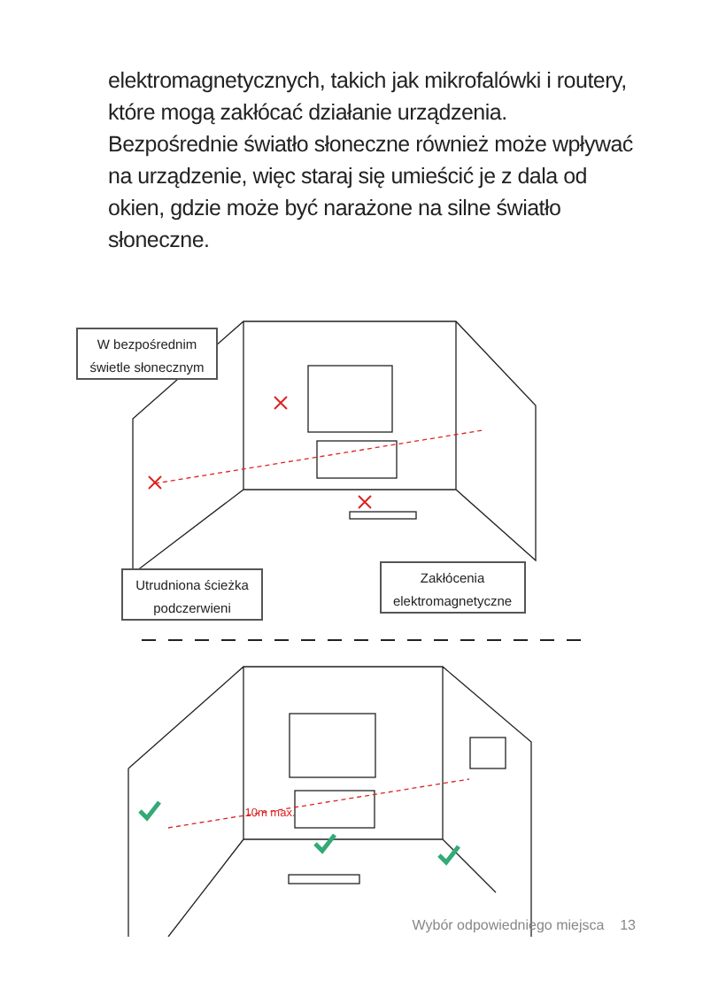elektromagnetycznych, takich jak mikrofalówki i routery, które mogą zakłócać działanie urządzenia. Bezpośrednie światło słoneczne również może wpływać na urządzenie, więc staraj się umieścić je z dala od okien, gdzie może być narażone na silne światło słoneczne.
W bezpośrednim
świetle słonecznym
Utrudniona ścieżka
podczerwieni
Zakłócenia
elektromagnetyczne
10m max.
Wybór odpowiedniego miejsca 13